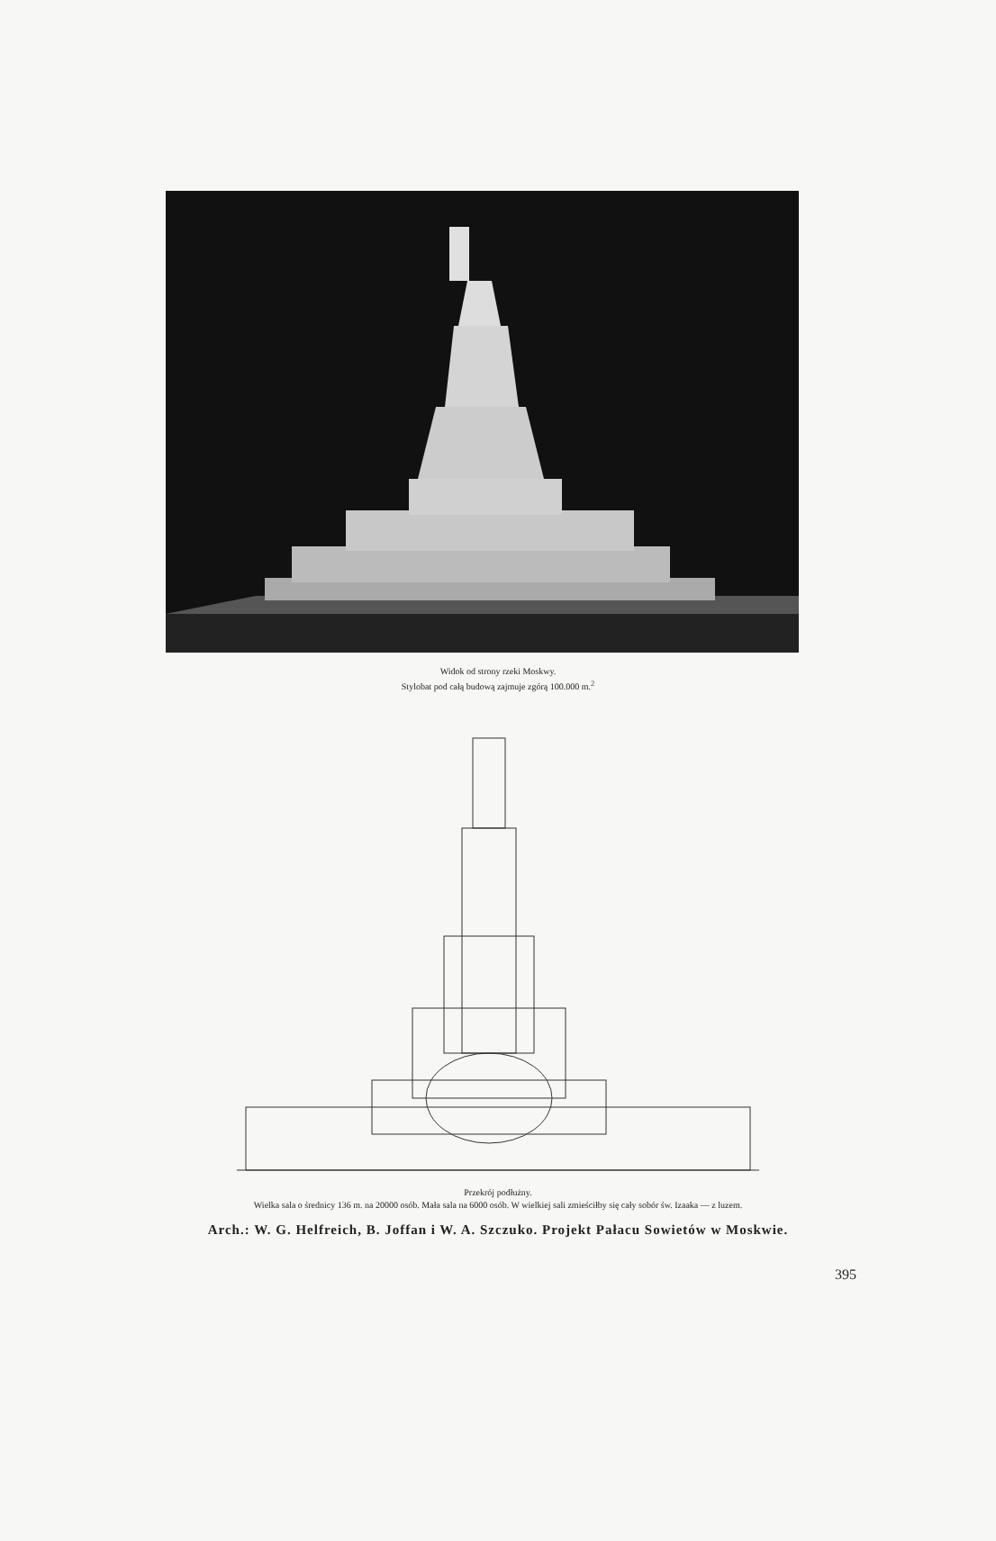Widok od strony rzeki Moskwy.
Stylobat pod całą budową zajmuje zgórą 100.000 m.<sup>2</sup>
Przekrój podłużny.
Wielka sala o średnicy 136 m. na 20000 osób. Mała sala na 6000 osób. W wielkiej sali zmieściłby się cały sobór św. Izaaka — z luzem.
Arch.: W. G. Helfreich, B. Joffan i W. A. Szczuko. Projekt Pałacu Sowietów w Moskwie.
395